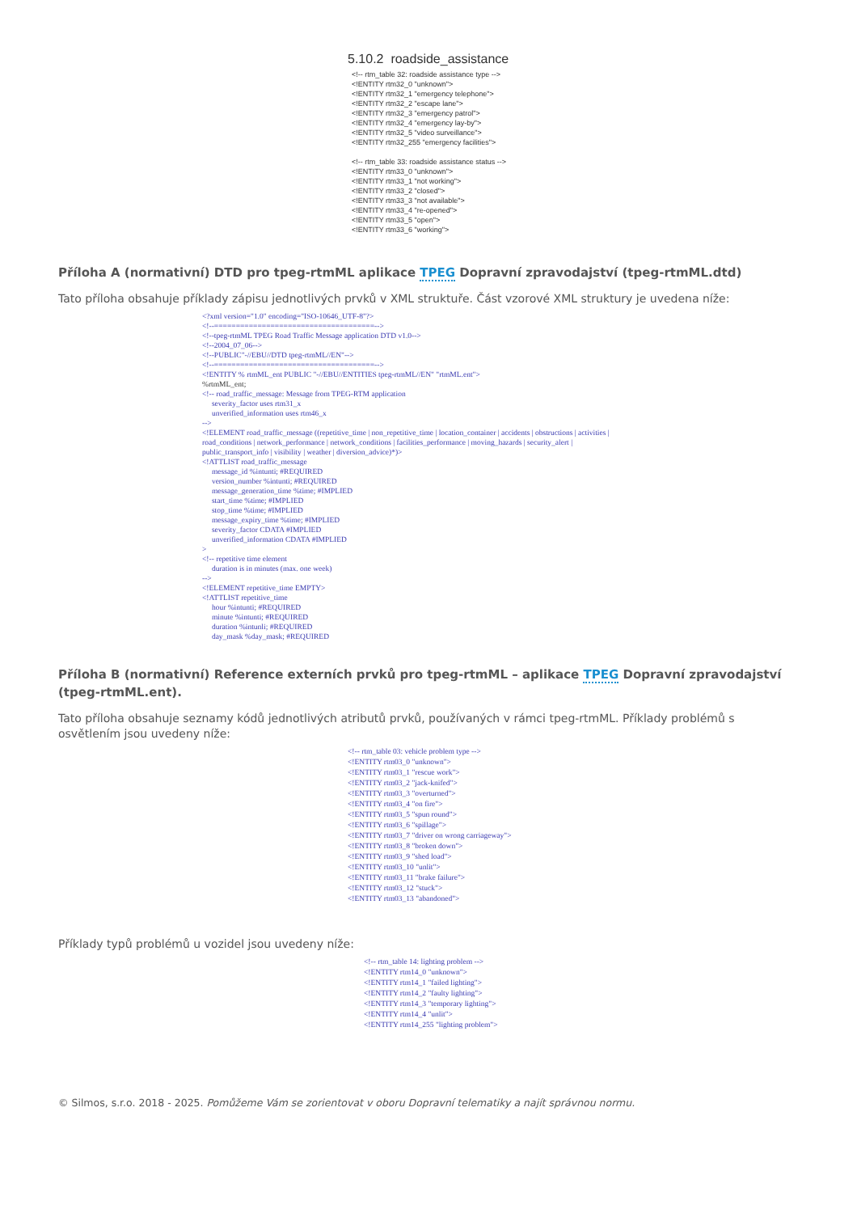5.10.2 roadside_assistance <!-- rtm_table 32: roadside assistance type --> <!ENTITY rtm32_0 "unknown"> <!ENTITY rtm32_1 "emergency telephone"> <!ENTITY rtm32_2 "escape lane"> <!ENTITY rtm32_3 "emergency patrol"> <!ENTITY rtm32_4 "emergency lay-by"> <!ENTITY rtm32_5 "video surveillance"> <!ENTITY rtm32_255 "emergency facilities"> <!-- rtm_table 33: roadside assistance status --> <!ENTITY rtm33_0 "unknown"> <!ENTITY rtm33_1 "not working"> <!ENTITY rtm33_2 "closed"> <!ENTITY rtm33_3 "not available"> <!ENTITY rtm33_4 "re-opened"> <!ENTITY rtm33_5 "open"> <!ENTITY rtm33_6 "working">
Příloha A (normativní) DTD pro tpeg-rtmML aplikace TPEG Dopravní zpravodajství (tpeg-rtmML.dtd)
Tato příloha obsahuje příklady zápisu jednotlivých prvků v XML struktuře. Část vzorové XML struktury je uvedena níže:
<?xml version="1.0" encoding="ISO-10646_UTF-8"?> <!--=====================================--> <!--tpeg-rtmML TPEG Road Traffic Message application DTD v1.0--> <!--2004_07_06--> <!--PUBLIC"-//EBU//DTD tpeg-rtmML//EN"--> <!--=====================================--> <!ENTITY % rtmML_ent PUBLIC "-//EBU//ENTITIES tpeg-rtmML//EN" "rtmML.ent"> %rtmML_ent; <!-- road_traffic_message: Message from TPEG-RTM application severity_factor uses rtm31_x unverified_information uses rtm46_x --> <!ELEMENT road_traffic_message ((repetitive_time | non_repetitive_time | location_container | accidents | obstructions | activities | road_conditions | network_performance | network_conditions | facilities_performance | moving_hazards | security_alert | public_transport_info | visibility | weather | diversion_advice)*)> <!ATTLIST road_traffic_message message_id %intunti; #REQUIRED version_number %intunti; #REQUIRED message_generation_time %time; #IMPLIED start_time %time; #IMPLIED stop_time %time; #IMPLIED message_expiry_time %time; #IMPLIED severity_factor CDATA #IMPLIED unverified_information CDATA #IMPLIED > <!-- repetitive time element duration is in minutes (max. one week) --> <!ELEMENT repetitive_time EMPTY> <!ATTLIST repetitive_time hour %intunti; #REQUIRED minute %intunti; #REQUIRED duration %intunli; #REQUIRED day_mask %day_mask; #REQUIRED
Příloha B (normativní) Reference externích prvků pro tpeg-rtmML – aplikace TPEG Dopravní zpravodajství (tpeg-rtmML.ent).
Tato příloha obsahuje seznamy kódů jednotlivých atributů prvků, používaných v rámci tpeg-rtmML. Příklady problémů s osvětlením jsou uvedeny níže:
<!-- rtm_table 03: vehicle problem type --> <!ENTITY rtm03_0 "unknown"> <!ENTITY rtm03_1 "rescue work"> <!ENTITY rtm03_2 "jack-knifed"> <!ENTITY rtm03_3 "overturned"> <!ENTITY rtm03_4 "on fire"> <!ENTITY rtm03_5 "spun round"> <!ENTITY rtm03_6 "spillage"> <!ENTITY rtm03_7 "driver on wrong carriageway"> <!ENTITY rtm03_8 "broken down"> <!ENTITY rtm03_9 "shed load"> <!ENTITY rtm03_10 "unlit"> <!ENTITY rtm03_11 "brake failure"> <!ENTITY rtm03_12 "stuck"> <!ENTITY rtm03_13 "abandoned">
Příklady typů problémů u vozidel jsou uvedeny níže:
<!-- rtm_table 14: lighting problem --> <!ENTITY rtm14_0 "unknown"> <!ENTITY rtm14_1 "failed lighting"> <!ENTITY rtm14_2 "faulty lighting"> <!ENTITY rtm14_3 "temporary lighting"> <!ENTITY rtm14_4 "unlit"> <!ENTITY rtm14_255 "lighting problem">
© Silmos, s.r.o. 2018 - 2025. Pomůžeme Vám se zorientovat v oboru Dopravní telematiky a najít správnou normu.